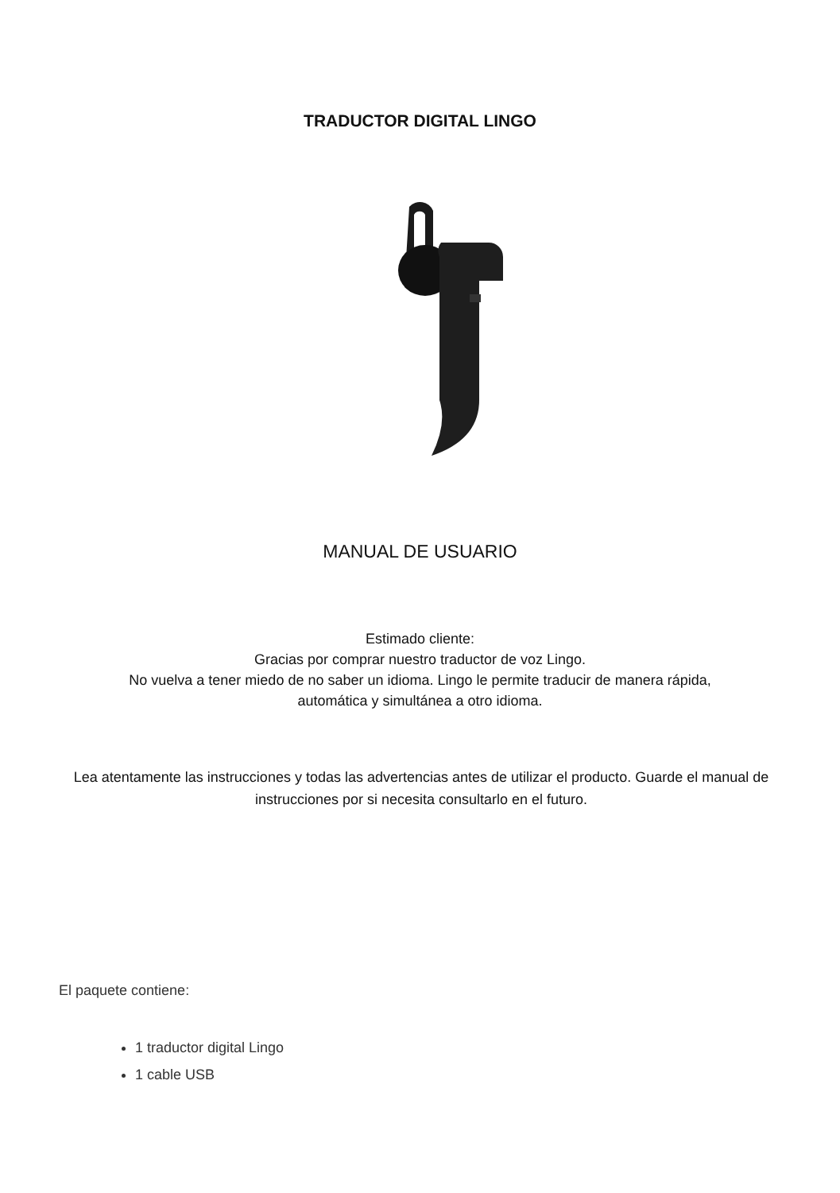TRADUCTOR DIGITAL LINGO
MANUAL DE USUARIO
Estimado cliente:
Gracias por comprar nuestro traductor de voz Lingo.
No vuelva a tener miedo de no saber un idioma. Lingo le permite traducir de manera rápida,
automática y simultánea a otro idioma.
Lea atentamente las instrucciones y todas las advertencias antes de utilizar el producto. Guarde el manual de instrucciones por si necesita consultarlo en el futuro.
El paquete contiene:
1 traductor digital Lingo
1 cable USB